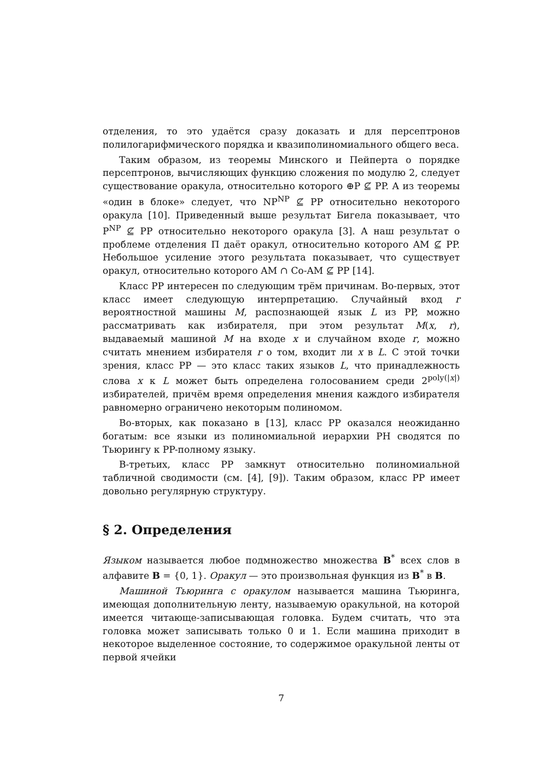отделения, то это удаётся сразу доказать и для персептронов полилогарифмического порядка и квазиполиномиального общего веса.
Таким образом, из теоремы Минского и Пейперта о порядке персептронов, вычисляющих функцию сложения по модулю 2, следует существование оракула, относительно которого ⊕P ⊈ PP. А из теоремы «один в блоке» следует, что NP<sup>NP</sup> ⊈ PP относительно некоторого оракула [10]. Приведенный выше результат Бигела показывает, что P<sup>NP</sup> ⊈ PP относительно некоторого оракула [3]. А наш результат о проблеме отделения П даёт оракул, относительно которого AM ⊈ PP. Небольшое усиление этого результата показывает, что существует оракул, относительно которого AM ∩ Co-AM ⊈ PP [14].
Класс PP интересен по следующим трём причинам. Во-первых, этот класс имеет следующую интерпретацию. Случайный вход r вероятностной машины M, распознающей язык L из PP, можно рассматривать как избирателя, при этом результат M(x, r), выдаваемый машиной M на входе x и случайном входе r, можно считать мнением избирателя r о том, входит ли x в L. С этой точки зрения, класс PP — это класс таких языков L, что принадлежность слова x к L может быть определена голосованием среди 2<sup>poly(|x|)</sup> избирателей, причём время определения мнения каждого избирателя равномерно ограничено некоторым полиномом.
Во-вторых, как показано в [13], класс PP оказался неожиданно богатым: все языки из полиномиальной иерархии PH сводятся по Тьюрингу к PP-полному языку.
В-третьих, класс PP замкнут относительно полиномиальной табличной сводимости (см. [4], [9]). Таким образом, класс PP имеет довольно регулярную структуру.
§ 2. Определения
Языком называется любое подмножество множества B<sup>*</sup> всех слов в алфавите B = {0, 1}. Оракул — это произвольная функция из B<sup>*</sup> в B.
Машиной Тьюринга с оракулом называется машина Тьюринга, имеющая дополнительную ленту, называемую оракульной, на которой имеется читающе-записывающая головка. Будем считать, что эта головка может записывать только 0 и 1. Если машина приходит в некоторое выделенное состояние, то содержимое оракульной ленты от первой ячейки
7